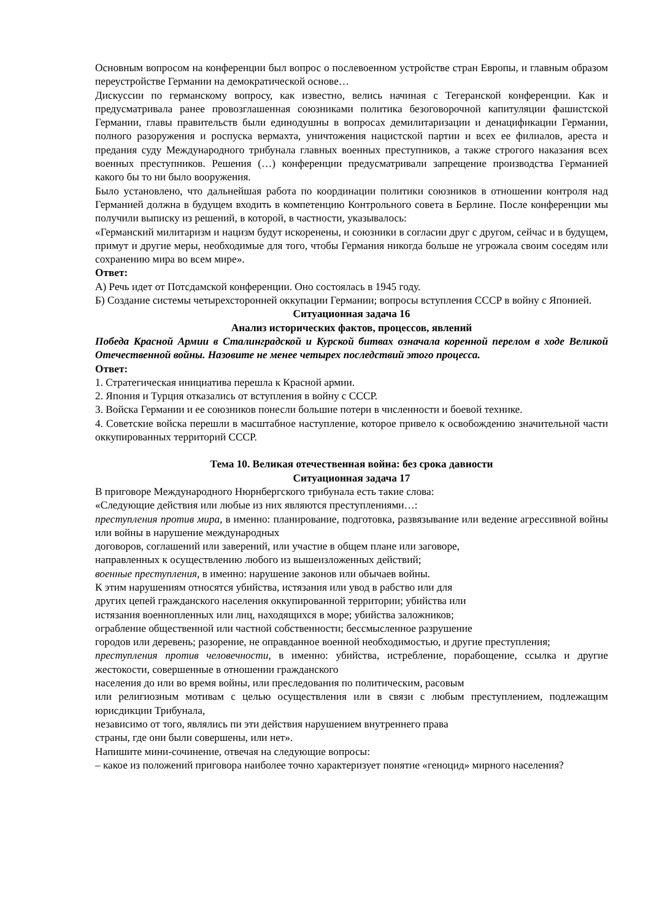Основным вопросом на конференции был вопрос о послевоенном устройстве стран Европы, и главным образом переустройстве Германии на демократической основе…
Дискуссии по германскому вопросу, как известно, велись начиная с Тегеранской конференции. Как и предусматривала ранее провозглашенная союзниками политика безоговорочной капитуляции фашистской Германии, главы правительств были единодушны в вопросах демилитаризации и денацификации Германии, полного разоружения и роспуска вермахта, уничтожения нацистской партии и всех ее филиалов, ареста и предания суду Международного трибунала главных военных преступников, а также строгого наказания всех военных преступников. Решения (…) конференции предусматривали запрещение производства Германией какого бы то ни было вооружения.
Было установлено, что дальнейшая работа по координации политики союзников в отношении контроля над Германией должна в будущем входить в компетенцию Контрольного совета в Берлине. После конференции мы получили выписку из решений, в которой, в частности, указывалось:
«Германский милитаризм и нацизм будут искоренены, и союзники в согласии друг с другом, сейчас и в будущем, примут и другие меры, необходимые для того, чтобы Германия никогда больше не угрожала своим соседям или сохранению мира во всем мире».
Ответ:
А) Речь идет от Потсдамской конференции. Оно состоялась в 1945 году.
Б) Создание системы четырехсторонней оккупации Германии; вопросы вступления СССР в войну с Японией.
Ситуационная задача 16
Анализ исторических фактов, процессов, явлений
Победа Красной Армии в Сталинградской и Курской битвах означала коренной перелом в ходе Великой Отечественной войны. Назовите не менее четырех последствий этого процесса.
Ответ:
1. Стратегическая инициатива перешла к Красной армии.
2. Япония и Турция отказались от вступления в войну с СССР.
3. Войска Германии и ее союзников понесли большие потери в численности и боевой технике.
4. Советские войска перешли в масштабное наступление, которое привело к освобождению значительной части оккупированных территорий СССР.
Тема 10. Великая отечественная война: без срока давности
Ситуационная задача 17
В приговоре Международного Нюрнбергского трибунала есть такие слова:
«Следующие действия или любые из них являются преступлениями…:
преступления против мира, в именно: планирование, подготовка, развязывание или ведение агрессивной войны или войны в нарушение международных
договоров, соглашений или заверений, или участие в общем плане или заговоре,
направленных к осуществлению любого из вышеизложенных действий;
военные преступления, в именно: нарушение законов или обычаев войны.
К этим нарушениям относятся убийства, истязания или увод в рабство или для
других цепей гражданского населения оккупированной территории; убийства или
истязания военнопленных или лиц, находящихся в море; убийства заложников;
ограбление общественной или частной собственности; бессмысленное разрушение
городов или деревень; разорение, не оправданное военной необходимостью, и другие преступления;
преступления против человечности, в именно: убийства, истребление, порабощение, ссылка и другие жестокости, совершенные в отношении гражданского
населения до или во время войны, или преследования по политическим, расовым
или религиозным мотивам с целью осуществления или в связи с любым преступлением, подлежащим юрисдикции Трибунала,
независимо от того, являлись пи эти действия нарушением внутреннего права
страны, где они были совершены, или нет».
Напишите мини-сочинение, отвечая на следующие вопросы:
– какое из положений приговора наиболее точно характеризует понятие «геноцид» мирного населения?